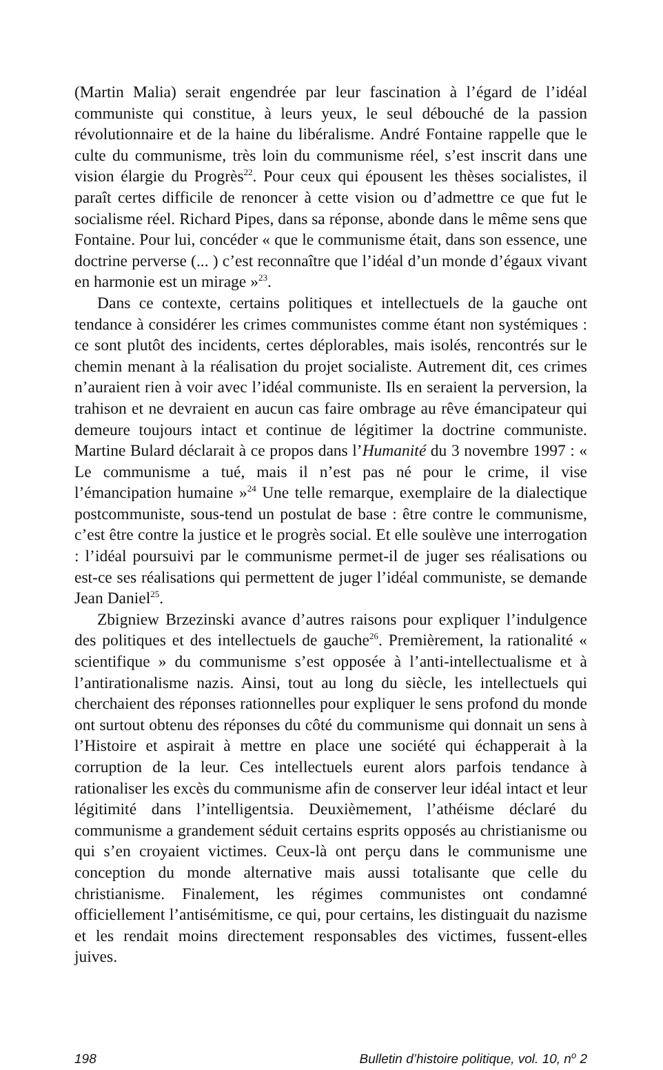(Martin Malia) serait engendrée par leur fascination à l’égard de l’idéal communiste qui constitue, à leurs yeux, le seul débouché de la passion révolutionnaire et de la haine du libéralisme. André Fontaine rappelle que le culte du communisme, très loin du communisme réel, s’est inscrit dans une vision élargie du Progrès<sup>22</sup>. Pour ceux qui épousent les thèses socialistes, il paraît certes difficile de renoncer à cette vision ou d’admettre ce que fut le socialisme réel. Richard Pipes, dans sa réponse, abonde dans le même sens que Fontaine. Pour lui, concéder « que le communisme était, dans son essence, une doctrine perverse (... ) c’est reconnaître que l’idéal d’un monde d’égaux vivant en harmonie est un mirage »<sup>23</sup>.
Dans ce contexte, certains politiques et intellectuels de la gauche ont tendance à considérer les crimes communistes comme étant non systémiques : ce sont plutôt des incidents, certes déplorables, mais isolés, rencontrés sur le chemin menant à la réalisation du projet socialiste. Autrement dit, ces crimes n’auraient rien à voir avec l’idéal communiste. Ils en seraient la perversion, la trahison et ne devraient en aucun cas faire ombrage au rêve émancipateur qui demeure toujours intact et continue de légitimer la doctrine communiste. Martine Bulard déclarait à ce propos dans l’Humanité du 3 novembre 1997 : « Le communisme a tué, mais il n’est pas né pour le crime, il vise l’émancipation humaine »<sup>24</sup> Une telle remarque, exemplaire de la dialectique postcommuniste, sous-tend un postulat de base : être contre le communisme, c’est être contre la justice et le progrès social. Et elle soulève une interrogation : l’idéal poursuivi par le communisme permet-il de juger ses réalisations ou est-ce ses réalisations qui permettent de juger l’idéal communiste, se demande Jean Daniel<sup>25</sup>.
Zbigniew Brzezinski avance d’autres raisons pour expliquer l’indulgence des politiques et des intellectuels de gauche<sup>26</sup>. Premièrement, la rationalité « scientifique » du communisme s’est opposée à l’anti-intellectualisme et à l’antirationalisme nazis. Ainsi, tout au long du siècle, les intellectuels qui cherchaient des réponses rationnelles pour expliquer le sens profond du monde ont surtout obtenu des réponses du côté du communisme qui donnait un sens à l’Histoire et aspirait à mettre en place une société qui échapperait à la corruption de la leur. Ces intellectuels eurent alors parfois tendance à rationaliser les excès du communisme afin de conserver leur idéal intact et leur légitimité dans l’intelligentsia. Deuxièmement, l’athéisme déclaré du communisme a grandement séduit certains esprits opposés au christianisme ou qui s’en croyaient victimes. Ceux-là ont perçu dans le communisme une conception du monde alternative mais aussi totalisante que celle du christianisme. Finalement, les régimes communistes ont condamné officiellement l’antisémitisme, ce qui, pour certains, les distinguait du nazisme et les rendait moins directement responsables des victimes, fussent-elles juives.
198 Bulletin d’histoire politique, vol. 10, n<sup>o</sup> 2